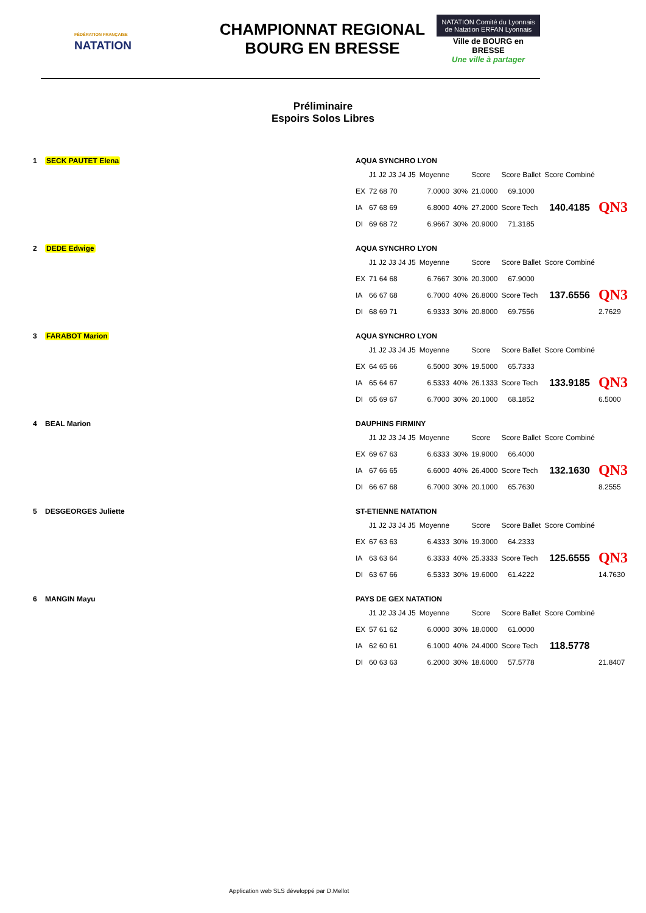FÉDÉRATION FRANÇAISE
NATATION
CHAMPIONNAT REGIONAL
BOURG EN BRESSE
NATATION Comité du Lyonnais de Natation ERFAN Lyonnais
Ville de BOURG en BRESSE
Une ville à partager
Préliminaire
Espoirs Solos Libres
1 SECK PAUTET Elena
| AQUA SYNCHRO LYON | | | | | | | |
| | J1 J2 J3 J4 J5 | Moyenne | | Score | Score Ballet | Score Combiné | |
| EX | 72 68 70 | 7.0000 | 30% | 21.0000 | 69.1000 | | |
| IA | 67 68 69 | 6.8000 | 40% | 27.2000 | Score Tech | 140.4185 | QN3 |
| DI | 69 68 72 | 6.9667 | 30% | 20.9000 | 71.3185 | | |
2 DEDE Edwige
| AQUA SYNCHRO LYON | | | | | | | |
| | J1 J2 J3 J4 J5 | Moyenne | | Score | Score Ballet | Score Combiné | |
| EX | 71 64 68 | 6.7667 | 30% | 20.3000 | 67.9000 | | |
| IA | 66 67 68 | 6.7000 | 40% | 26.8000 | Score Tech | 137.6556 | QN3 |
| DI | 68 69 71 | 6.9333 | 30% | 20.8000 | 69.7556 | | 2.7629 |
3 FARABOT Marion
| AQUA SYNCHRO LYON | | | | | | | |
| | J1 J2 J3 J4 J5 | Moyenne | | Score | Score Ballet | Score Combiné | |
| EX | 64 65 66 | 6.5000 | 30% | 19.5000 | 65.7333 | | |
| IA | 65 64 67 | 6.5333 | 40% | 26.1333 | Score Tech | 133.9185 | QN3 |
| DI | 65 69 67 | 6.7000 | 30% | 20.1000 | 68.1852 | | 6.5000 |
4 BEAL Marion
| DAUPHINS FIRMINY | | | | | | | |
| | J1 J2 J3 J4 J5 | Moyenne | | Score | Score Ballet | Score Combiné | |
| EX | 69 67 63 | 6.6333 | 30% | 19.9000 | 66.4000 | | |
| IA | 67 66 65 | 6.6000 | 40% | 26.4000 | Score Tech | 132.1630 | QN3 |
| DI | 66 67 68 | 6.7000 | 30% | 20.1000 | 65.7630 | | 8.2555 |
5 DESGEORGES Juliette
| ST-ETIENNE NATATION | | | | | | | |
| | J1 J2 J3 J4 J5 | Moyenne | | Score | Score Ballet | Score Combiné | |
| EX | 67 63 63 | 6.4333 | 30% | 19.3000 | 64.2333 | | |
| IA | 63 63 64 | 6.3333 | 40% | 25.3333 | Score Tech | 125.6555 | QN3 |
| DI | 63 67 66 | 6.5333 | 30% | 19.6000 | 61.4222 | | 14.7630 |
6 MANGIN Mayu
| PAYS DE GEX NATATION | | | | | | | |
| | J1 J2 J3 J4 J5 | Moyenne | | Score | Score Ballet | Score Combiné | |
| EX | 57 61 62 | 6.0000 | 30% | 18.0000 | 61.0000 | | |
| IA | 62 60 61 | 6.1000 | 40% | 24.4000 | Score Tech | 118.5778 | |
| DI | 60 63 63 | 6.2000 | 30% | 18.6000 | 57.5778 | | 21.8407 |
Application web SLS développé par D.Mellot